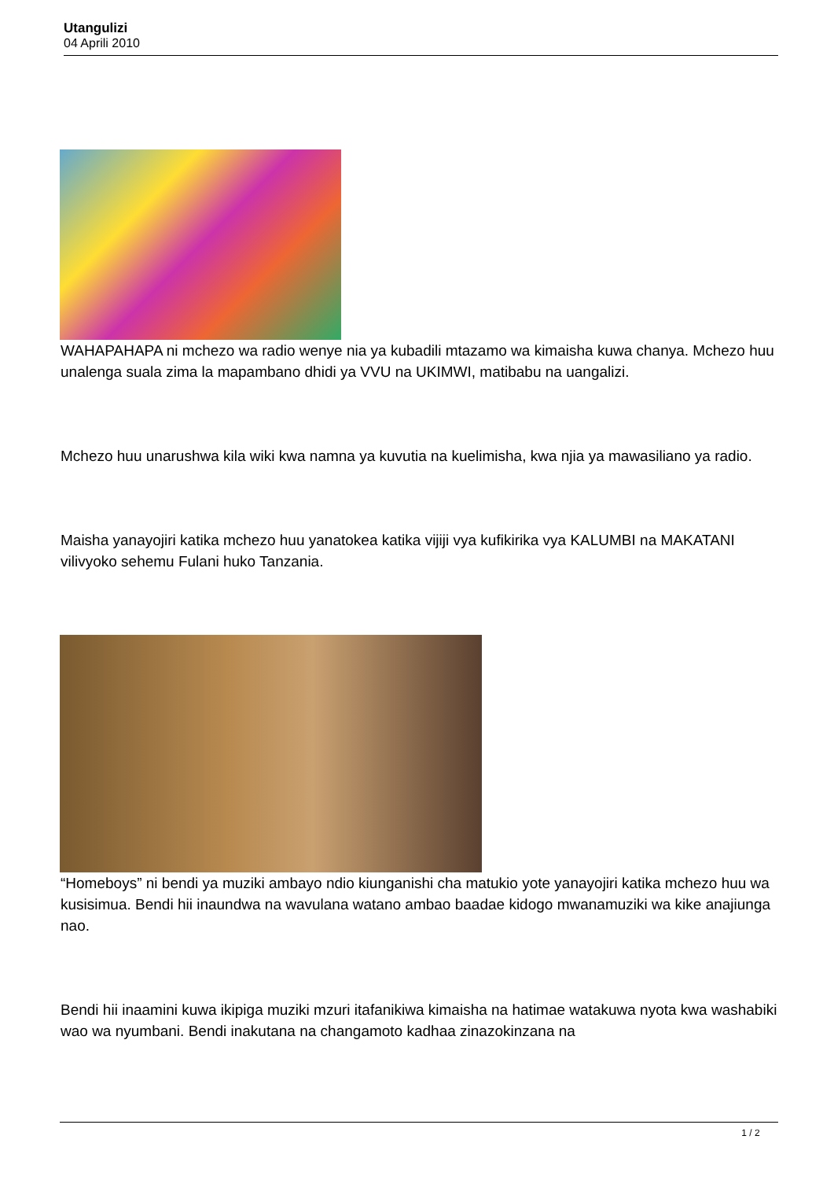Utangulizi
04 Aprili 2010
WAHAPAHAPA ni mchezo wa radio wenye nia ya kubadili mtazamo wa kimaisha kuwa chanya. Mchezo huu unalenga suala zima la mapambano dhidi ya VVU na UKIMWI, matibabu na uangalizi.
Mchezo huu unarushwa kila wiki kwa namna ya kuvutia na kuelimisha, kwa njia ya mawasiliano ya radio.
Maisha yanayojiri katika mchezo huu yanatokea katika vijiji vya kufikirika vya KALUMBI na MAKATANI vilivyoko sehemu Fulani huko Tanzania.
“Homeboys” ni bendi ya muziki ambayo ndio kiunganishi cha matukio yote yanayojiri katika mchezo huu wa kusisimua. Bendi hii inaundwa na wavulana watano ambao baadae kidogo mwanamuziki wa kike anajiunga nao.
Bendi hii inaamini kuwa ikipiga muziki mzuri itafanikiwa kimaisha na hatimae watakuwa nyota kwa washabiki wao wa nyumbani. Bendi inakutana na changamoto kadhaa zinazokinzana na
1 / 2